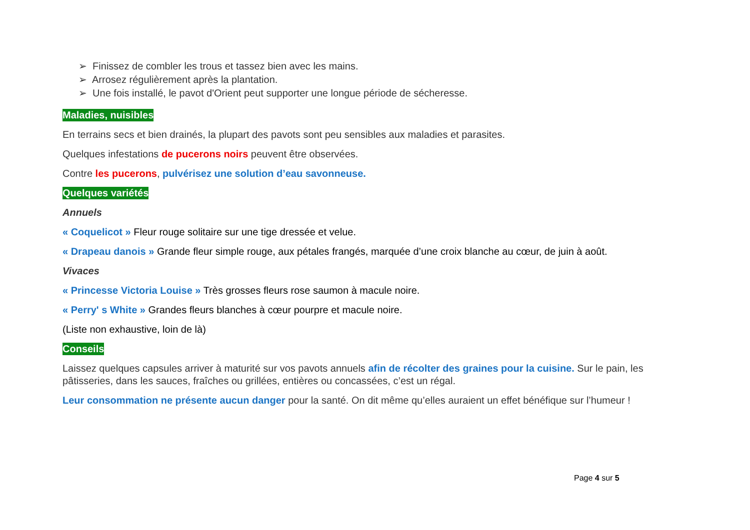➢ Finissez de combler les trous et tassez bien avec les mains.
➢ Arrosez régulièrement après la plantation.
➢ Une fois installé, le pavot d'Orient peut supporter une longue période de sécheresse.
Maladies, nuisibles
En terrains secs et bien drainés, la plupart des pavots sont peu sensibles aux maladies et parasites.
Quelques infestations de pucerons noirs peuvent être observées.
Contre les pucerons, pulvérisez une solution d’eau savonneuse.
Quelques variétés
Annuels
« Coquelicot » Fleur rouge solitaire sur une tige dressée et velue.
« Drapeau danois » Grande fleur simple rouge, aux pétales frangés, marquée d’une croix blanche au cœur, de juin à août.
Vivaces
« Princesse Victoria Louise » Très grosses fleurs rose saumon à macule noire.
« Perry' s White » Grandes fleurs blanches à cœur pourpre et macule noire.
(Liste non exhaustive, loin de là)
Conseils
Laissez quelques capsules arriver à maturité sur vos pavots annuels afin de récolter des graines pour la cuisine. Sur le pain, les pâtisseries, dans les sauces, fraîches ou grillées, entières ou concassées, c’est un régal.
Leur consommation ne présente aucun danger pour la santé. On dit même qu’elles auraient un effet bénéfique sur l’humeur !
Page 4 sur 5